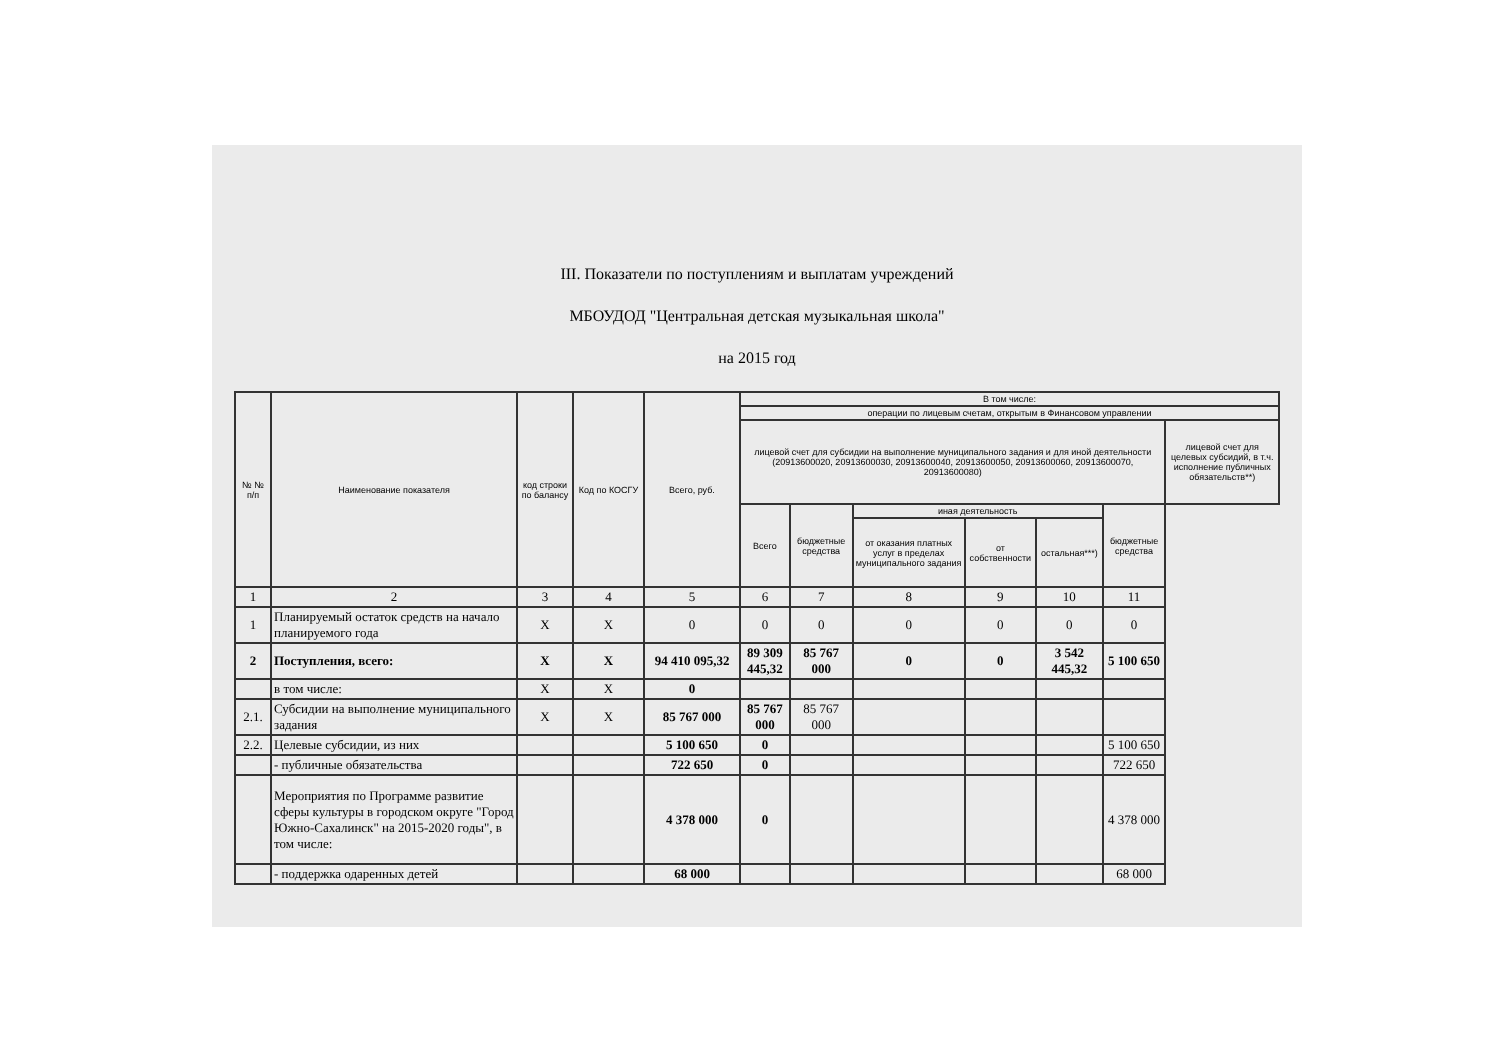III. Показатели по поступлениям и выплатам учреждений
МБОУДОД "Центральная детская музыкальная школа"
на 2015 год
| № № п/п | Наименование показателя | код строки по балансу | Код по КОСГУ | Всего, руб. | В том числе: | | | | | | |
| --- | --- | --- | --- | --- | --- | --- | --- | --- | --- | --- | --- |
| | | | | | операции по лицевым счетам, открытым в Финансовом управлении | | | | | | |
| | | | | | лицевой счет для субсидии на выполнение муниципального задания и для иной деятельности (20913600020, 20913600030, 20913600040, 20913600050, 20913600060, 20913600070, 20913600080) | | | | | | лицевой счет для целевых субсидий, в т.ч. исполнение публичных обязательств**) |
| | | | | | Всего | бюджетные средства | иная деятельность | | | бюджетные средства | |
| | | | | | | | от оказания платных услуг в пределах муниципального задания | от собственности | остальная***) | | |
| 1 | 2 | 3 | 4 | 5 | 6 | 7 | 8 | 9 | 10 | 11 | |
| 1 | Планируемый остаток средств на начало планируемого года | X | X | 0 | 0 | 0 | 0 | 0 | 0 | 0 | |
| 2 | Поступления, всего: | X | X | 94 410 095,32 | 89 309 445,32 | 85 767 000 | 0 | 0 | 3 542 445,32 | 5 100 650 | |
| | в том числе: | X | X | 0 | | | | | | | |
| 2.1. | Субсидии на выполнение муниципального задания | X | X | 85 767 000 | 85 767 000 | 85 767 000 | | | | | |
| 2.2. | Целевые субсидии, из них | | | 5 100 650 | 0 | | | | | 5 100 650 | |
| | - публичные обязательства | | | 722 650 | 0 | | | | | 722 650 | |
| | Мероприятия по Программе развитие сферы культуры в городском округе "Город Южно-Сахалинск" на 2015-2020 годы", в том числе: | | | 4 378 000 | 0 | | | | | 4 378 000 | |
| | - поддержка одаренных детей | | | 68 000 | | | | | | 68 000 | |